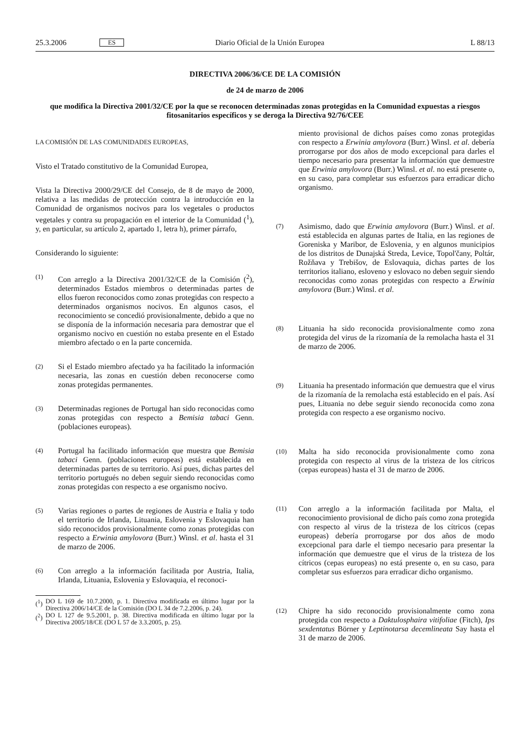25.3.2006 ES Diario Oficial de la Unión Europea L 88/13
DIRECTIVA 2006/36/CE DE LA COMISIÓN
de 24 de marzo de 2006
que modifica la Directiva 2001/32/CE por la que se reconocen determinadas zonas protegidas en la Comunidad expuestas a riesgos fitosanitarios específicos y se deroga la Directiva 92/76/CEE
LA COMISIÓN DE LAS COMUNIDADES EUROPEAS,
Visto el Tratado constitutivo de la Comunidad Europea,
Vista la Directiva 2000/29/CE del Consejo, de 8 de mayo de 2000, relativa a las medidas de protección contra la introducción en la Comunidad de organismos nocivos para los vegetales o productos vegetales y contra su propagación en el interior de la Comunidad (<sup>1</sup>), y, en particular, su artículo 2, apartado 1, letra h), primer párrafo,
Considerando lo siguiente:
(1) Con arreglo a la Directiva 2001/32/CE de la Comisión (<sup>2</sup>), determinados Estados miembros o determinadas partes de ellos fueron reconocidos como zonas protegidas con respecto a determinados organismos nocivos. En algunos casos, el reconocimiento se concedió provisionalmente, debido a que no se disponía de la información necesaria para demostrar que el organismo nocivo en cuestión no estaba presente en el Estado miembro afectado o en la parte concernida.
(2) Si el Estado miembro afectado ya ha facilitado la información necesaria, las zonas en cuestión deben reconocerse como zonas protegidas permanentes.
(3) Determinadas regiones de Portugal han sido reconocidas como zonas protegidas con respecto a Bemisia tabaci Genn. (poblaciones europeas).
(4) Portugal ha facilitado información que muestra que Bemisia tabaci Genn. (poblaciones europeas) está establecida en determinadas partes de su territorio. Así pues, dichas partes del territorio portugués no deben seguir siendo reconocidas como zonas protegidas con respecto a ese organismo nocivo.
(5) Varias regiones o partes de regiones de Austria e Italia y todo el territorio de Irlanda, Lituania, Eslovenia y Eslovaquia han sido reconocidos provisionalmente como zonas protegidas con respecto a Erwinia amylovora (Burr.) Winsl. et al. hasta el 31 de marzo de 2006.
(6) Con arreglo a la información facilitada por Austria, Italia, Irlanda, Lituania, Eslovenia y Eslovaquia, el reconoci-
(<sup>1</sup>) DO L 169 de 10.7.2000, p. 1. Directiva modificada en último lugar por la Directiva 2006/14/CE de la Comisión (DO L 34 de 7.2.2006, p. 24).
(<sup>2</sup>) DO L 127 de 9.5.2001, p. 38. Directiva modificada en último lugar por la Directiva 2005/18/CE (DO L 57 de 3.3.2005, p. 25).
miento provisional de dichos países como zonas protegidas con respecto a Erwinia amylovora (Burr.) Winsl. et al. debería prorrogarse por dos años de modo excepcional para darles el tiempo necesario para presentar la información que demuestre que Erwinia amylovora (Burr.) Winsl. et al. no está presente o, en su caso, para completar sus esfuerzos para erradicar dicho organismo.
(7) Asimismo, dado que Erwinia amylovora (Burr.) Winsl. et al. está establecida en algunas partes de Italia, en las regiones de Goreniska y Maribor, de Eslovenia, y en algunos municipios de los distritos de Dunajská Streda, Levice, Topol'čany, Poltár, Rožňava y Trebišov, de Eslovaquia, dichas partes de los territorios italiano, esloveno y eslovaco no deben seguir siendo reconocidas como zonas protegidas con respecto a Erwinia amylovora (Burr.) Winsl. et al.
(8) Lituania ha sido reconocida provisionalmente como zona protegida del virus de la rizomanía de la remolacha hasta el 31 de marzo de 2006.
(9) Lituania ha presentado información que demuestra que el virus de la rizomanía de la remolacha está establecido en el país. Así pues, Lituania no debe seguir siendo reconocida como zona protegida con respecto a ese organismo nocivo.
(10) Malta ha sido reconocida provisionalmente como zona protegida con respecto al virus de la tristeza de los cítricos (cepas europeas) hasta el 31 de marzo de 2006.
(11) Con arreglo a la información facilitada por Malta, el reconocimiento provisional de dicho país como zona protegida con respecto al virus de la tristeza de los cítricos (cepas europeas) debería prorrogarse por dos años de modo excepcional para darle el tiempo necesario para presentar la información que demuestre que el virus de la tristeza de los cítricos (cepas europeas) no está presente o, en su caso, para completar sus esfuerzos para erradicar dicho organismo.
(12) Chipre ha sido reconocido provisionalmente como zona protegida con respecto a Daktulosphaira vitifoliae (Fitch), Ips sexdentatus Börner y Leptinotarsa decemlineata Say hasta el 31 de marzo de 2006.